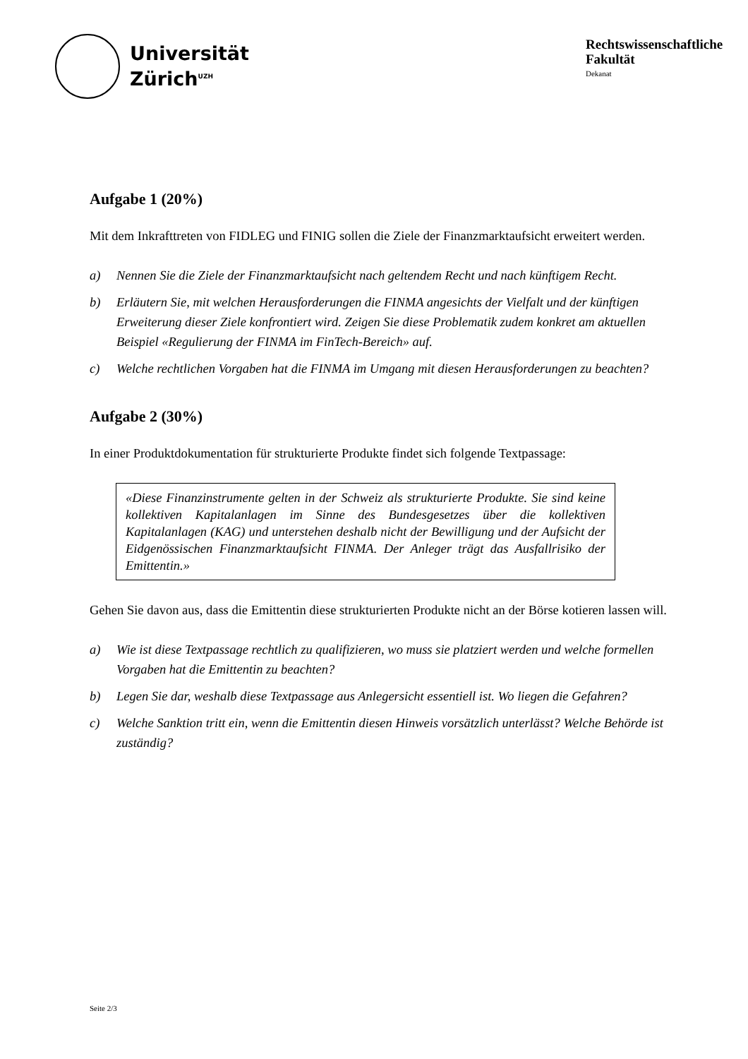Universität
Zürich<sup>UZH</sup>
Rechtswissenschaftliche
Fakultät
Dekanat
Aufgabe 1 (20%)
Mit dem Inkrafttreten von FIDLEG und FINIG sollen die Ziele der Finanzmarktaufsicht erweitert werden.
a) Nennen Sie die Ziele der Finanzmarktaufsicht nach geltendem Recht und nach künftigem Recht.
b) Erläutern Sie, mit welchen Herausforderungen die FINMA angesichts der Vielfalt und der künftigen Erweiterung dieser Ziele konfrontiert wird. Zeigen Sie diese Problematik zudem konkret am aktuellen Beispiel «Regulierung der FINMA im FinTech-Bereich» auf.
c) Welche rechtlichen Vorgaben hat die FINMA im Umgang mit diesen Herausforderungen zu beachten?
Aufgabe 2 (30%)
In einer Produktdokumentation für strukturierte Produkte findet sich folgende Textpassage:
«Diese Finanzinstrumente gelten in der Schweiz als strukturierte Produkte. Sie sind keine kollektiven Kapitalanlagen im Sinne des Bundesgesetzes über die kollektiven Kapitalanlagen (KAG) und unterstehen deshalb nicht der Bewilligung und der Aufsicht der Eidgenössischen Finanzmarktaufsicht FINMA. Der Anleger trägt das Ausfallrisiko der Emittentin.»
Gehen Sie davon aus, dass die Emittentin diese strukturierten Produkte nicht an der Börse kotieren lassen will.
a) Wie ist diese Textpassage rechtlich zu qualifizieren, wo muss sie platziert werden und welche formellen Vorgaben hat die Emittentin zu beachten?
b) Legen Sie dar, weshalb diese Textpassage aus Anlegersicht essentiell ist. Wo liegen die Gefahren?
c) Welche Sanktion tritt ein, wenn die Emittentin diesen Hinweis vorsätzlich unterlässt? Welche Behörde ist zuständig?
Seite 2/3